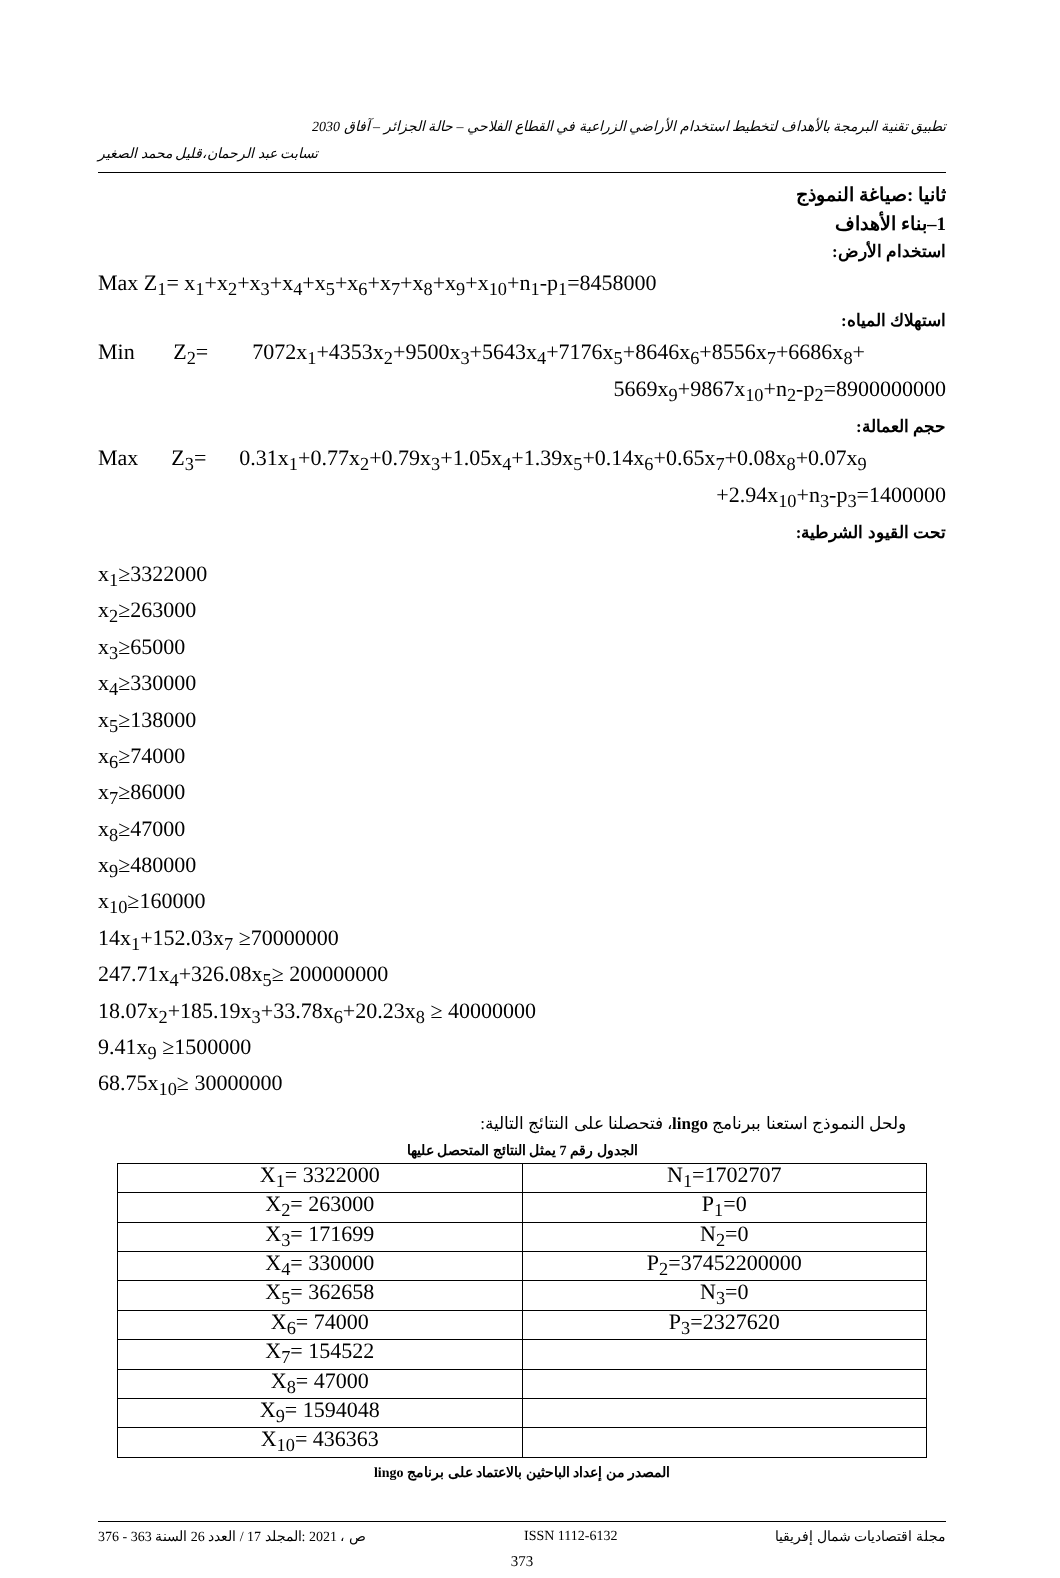تطبيق تقنية البرمجة بالأهداف لتخطيط استخدام الأراضي الزراعية في القطاع الفلاحي – حالة الجزائر – آفاق 2030
تسابت عبد الرحمان،قليل محمد الصغير
ثانيا :صياغة النموذج
1–بناء الأهداف
استخدام الأرض:
Max Z<sub>1</sub>= x<sub>1</sub>+x<sub>2</sub>+x<sub>3</sub>+x<sub>4</sub>+x<sub>5</sub>+x<sub>6</sub>+x<sub>7</sub>+x<sub>8</sub>+x<sub>9</sub>+x<sub>10</sub>+n<sub>1</sub>-p<sub>1</sub>=8458000
استهلاك المياه:
Min Z<sub>2</sub>= 7072x<sub>1</sub>+4353x<sub>2</sub>+9500x<sub>3</sub>+5643x<sub>4</sub>+7176x<sub>5</sub>+8646x<sub>6</sub>+8556x<sub>7</sub>+6686x<sub>8</sub>+
5669x<sub>9</sub>+9867x<sub>10</sub>+n<sub>2</sub>-p<sub>2</sub>=8900000000
حجم العمالة:
Max Z<sub>3</sub>= 0.31x<sub>1</sub>+0.77x<sub>2</sub>+0.79x<sub>3</sub>+1.05x<sub>4</sub>+1.39x<sub>5</sub>+0.14x<sub>6</sub>+0.65x<sub>7</sub>+0.08x<sub>8</sub>+0.07x<sub>9</sub>
+2.94x<sub>10</sub>+n<sub>3</sub>-p<sub>3</sub>=1400000
تحت القيود الشرطية:
x<sub>1</sub>≥3322000
x<sub>2</sub>≥263000
x<sub>3</sub>≥65000
x<sub>4</sub>≥330000
x<sub>5</sub>≥138000
x<sub>6</sub>≥74000
x<sub>7</sub>≥86000
x<sub>8</sub>≥47000
x<sub>9</sub>≥480000
x<sub>10</sub>≥160000
14x<sub>1</sub>+152.03x<sub>7</sub> ≥70000000
247.71x<sub>4</sub>+326.08x<sub>5</sub>≥ 200000000
18.07x<sub>2</sub>+185.19x<sub>3</sub>+33.78x<sub>6</sub>+20.23x<sub>8</sub> ≥ 40000000
9.41x<sub>9</sub> ≥1500000
68.75x<sub>10</sub>≥ 30000000
ولحل النموذج استعنا ببرنامج lingo، فتحصلنا على النتائج التالية:
الجدول رقم 7 يمثل النتائج المتحصل عليها
| X<sub>1</sub>= 3322000 | N<sub>1</sub>=1702707 |
| X<sub>2</sub>= 263000 | P<sub>1</sub>=0 |
| X<sub>3</sub>= 171699 | N<sub>2</sub>=0 |
| X<sub>4</sub>= 330000 | P<sub>2</sub>=37452200000 |
| X<sub>5</sub>= 362658 | N<sub>3</sub>=0 |
| X<sub>6</sub>= 74000 | P<sub>3</sub>=2327620 |
| X<sub>7</sub>= 154522 | |
| X<sub>8</sub>= 47000 | |
| X<sub>9</sub>= 1594048 | |
| X<sub>10</sub>= 436363 | |
المصدر من إعداد الباحثين بالاعتماد على برنامج lingo
376 - 363 ص ، 2021 :المجلد 17 / العدد 26 السنة ISSN 1112-6132 مجلة اقتصاديات شمال إفريقيا
373